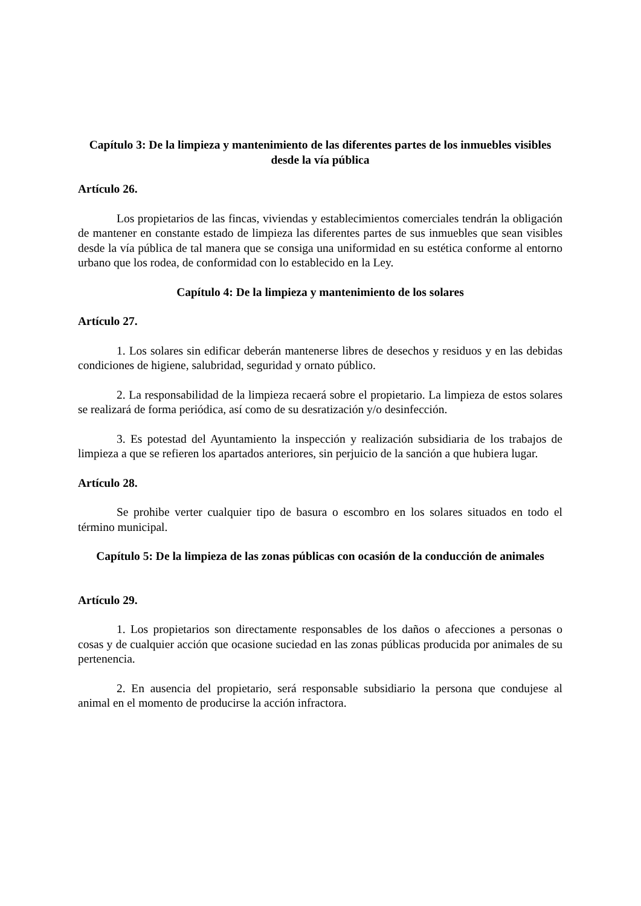Capítulo 3: De la limpieza y mantenimiento de las diferentes partes de los inmuebles visibles desde la vía pública
Artículo 26.
Los propietarios de las fincas, viviendas y establecimientos comerciales tendrán la obligación de mantener en constante estado de limpieza las diferentes partes de sus inmuebles que sean visibles desde la vía pública de tal manera que se consiga una uniformidad en su estética conforme al entorno urbano que los rodea, de conformidad con lo establecido en la Ley.
Capítulo 4: De la limpieza y mantenimiento de los solares
Artículo 27.
1. Los solares sin edificar deberán mantenerse libres de desechos y residuos y en las debidas condiciones de higiene, salubridad, seguridad y ornato público.
2. La responsabilidad de la limpieza recaerá sobre el propietario. La limpieza de estos solares se realizará de forma periódica, así como de su desratización y/o desinfección.
3. Es potestad del Ayuntamiento la inspección y realización subsidiaria de los trabajos de limpieza a que se refieren los apartados anteriores, sin perjuicio de la sanción a que hubiera lugar.
Artículo 28.
Se prohibe verter cualquier tipo de basura o escombro en los solares situados en todo el término municipal.
Capítulo 5: De la limpieza de las zonas públicas con ocasión de la conducción de animales
Artículo 29.
1. Los propietarios son directamente responsables de los daños o afecciones a personas o cosas y de cualquier acción que ocasione suciedad en las zonas públicas producida por animales de su pertenencia.
2. En ausencia del propietario, será responsable subsidiario la persona que condujese al animal en el momento de producirse la acción infractora.